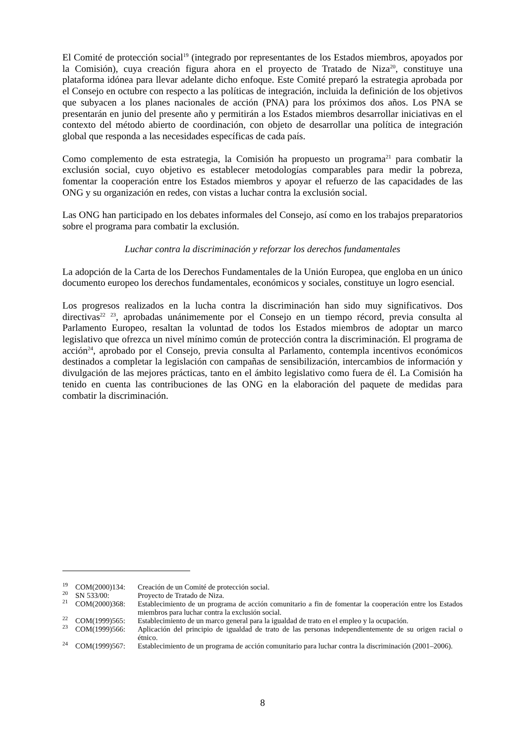El Comité de protección social<sup>19</sup> (integrado por representantes de los Estados miembros, apoyados por la Comisión), cuya creación figura ahora en el proyecto de Tratado de Niza<sup>20</sup>, constituye una plataforma idónea para llevar adelante dicho enfoque. Este Comité preparó la estrategia aprobada por el Consejo en octubre con respecto a las políticas de integración, incluida la definición de los objetivos que subyacen a los planes nacionales de acción (PNA) para los próximos dos años. Los PNA se presentarán en junio del presente año y permitirán a los Estados miembros desarrollar iniciativas en el contexto del método abierto de coordinación, con objeto de desarrollar una política de integración global que responda a las necesidades específicas de cada país.
Como complemento de esta estrategia, la Comisión ha propuesto un programa<sup>21</sup> para combatir la exclusión social, cuyo objetivo es establecer metodologías comparables para medir la pobreza, fomentar la cooperación entre los Estados miembros y apoyar el refuerzo de las capacidades de las ONG y su organización en redes, con vistas a luchar contra la exclusión social.
Las ONG han participado en los debates informales del Consejo, así como en los trabajos preparatorios sobre el programa para combatir la exclusión.
Luchar contra la discriminación y reforzar los derechos fundamentales
La adopción de la Carta de los Derechos Fundamentales de la Unión Europea, que engloba en un único documento europeo los derechos fundamentales, económicos y sociales, constituye un logro esencial.
Los progresos realizados en la lucha contra la discriminación han sido muy significativos. Dos directivas<sup>22</sup> <sup>23</sup>, aprobadas unánimemente por el Consejo en un tiempo récord, previa consulta al Parlamento Europeo, resaltan la voluntad de todos los Estados miembros de adoptar un marco legislativo que ofrezca un nivel mínimo común de protección contra la discriminación. El programa de acción<sup>24</sup>, aprobado por el Consejo, previa consulta al Parlamento, contempla incentivos económicos destinados a completar la legislación con campañas de sensibilización, intercambios de información y divulgación de las mejores prácticas, tanto en el ámbito legislativo como fuera de él. La Comisión ha tenido en cuenta las contribuciones de las ONG en la elaboración del paquete de medidas para combatir la discriminación.
<sup>19</sup> COM(2000)134: Creación de un Comité de protección social.
<sup>20</sup> SN 533/00: Proyecto de Tratado de Niza.
<sup>21</sup> COM(2000)368: Establecimiento de un programa de acción comunitario a fin de fomentar la cooperación entre los Estados miembros para luchar contra la exclusión social.
<sup>22</sup> COM(1999)565: Establecimiento de un marco general para la igualdad de trato en el empleo y la ocupación.
<sup>23</sup> COM(1999)566: Aplicación del principio de igualdad de trato de las personas independientemente de su origen racial o étnico.
<sup>24</sup> COM(1999)567: Establecimiento de un programa de acción comunitario para luchar contra la discriminación (2001–2006).
8